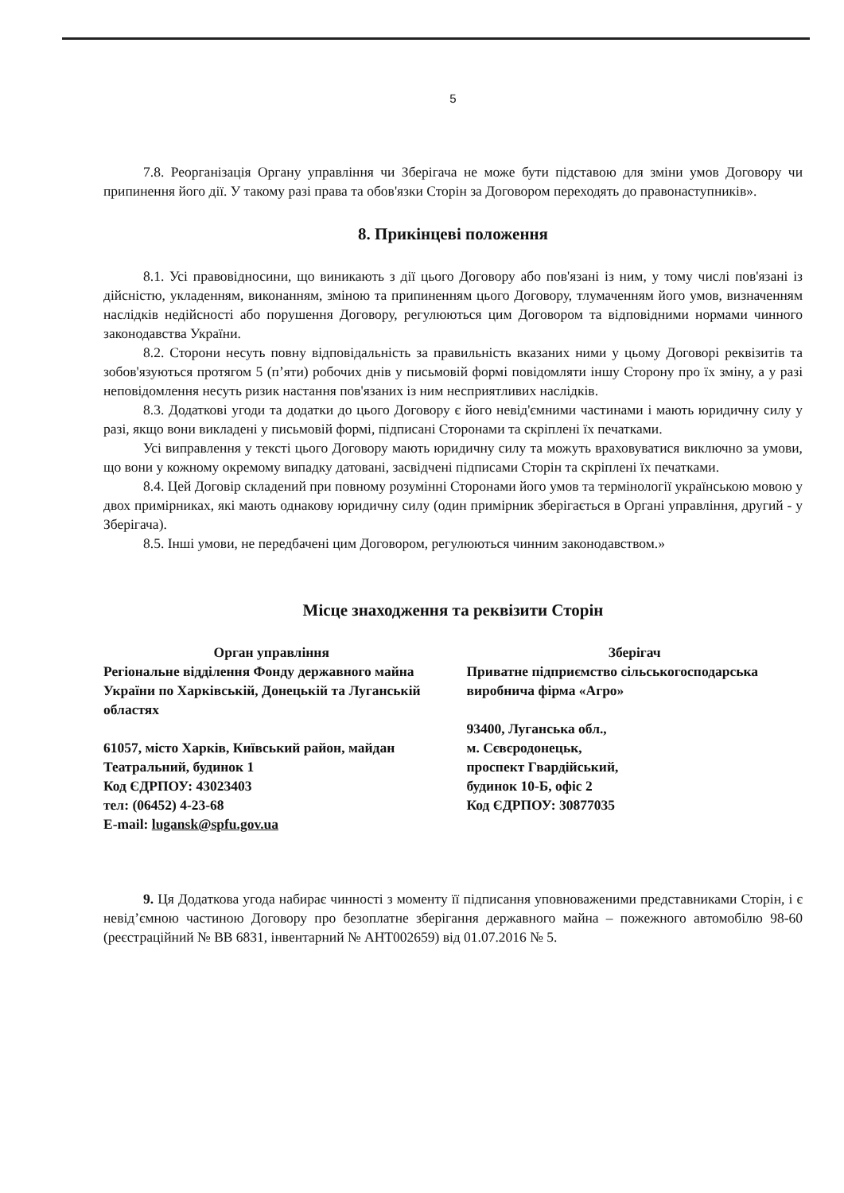5
7.8. Реорганізація Органу управління чи Зберігача не може бути підставою для зміни умов Договору чи припинення його дії. У такому разі права та обов'язки Сторін за Договором переходять до правонаступників».
8. Прикінцеві положення
8.1. Усі правовідносини, що виникають з дії цього Договору або пов'язані із ним, у тому числі пов'язані із дійсністю, укладенням, виконанням, зміною та припиненням цього Договору, тлумаченням його умов, визначенням наслідків недійсності або порушення Договору, регулюються цим Договором та відповідними нормами чинного законодавства України.
8.2. Сторони несуть повну відповідальність за правильність вказаних ними у цьому Договорі реквізитів та зобов'язуються протягом 5 (п’яти) робочих днів у письмовій формі повідомляти іншу Сторону про їх зміну, а у разі неповідомлення несуть ризик настання пов'язаних із ним несприятливих наслідків.
8.3. Додаткові угоди та додатки до цього Договору є його невід'ємними частинами і мають юридичну силу у разі, якщо вони викладені у письмовій формі, підписані Сторонами та скріплені їх печатками.
Усі виправлення у тексті цього Договору мають юридичну силу та можуть враховуватися виключно за умови, що вони у кожному окремому випадку датовані, засвідчені підписами Сторін та скріплені їх печатками.
8.4. Цей Договір складений при повному розумінні Сторонами його умов та термінології українською мовою у двох примірниках, які мають однакову юридичну силу (один примірник зберігається в Органі управління, другий - у Зберігача).
8.5. Інші умови, не передбачені цим Договором, регулюються чинним законодавством.»
Місце знаходження та реквізити Сторін
Орган управління
Регіональне відділення Фонду державного майна України по Харківській, Донецькій та Луганській областях
61057, місто Харків, Київський район, майдан Театральний, будинок 1
Код ЄДРПОУ: 43023403
тел: (06452) 4-23-68
E-mail: lugansk@spfu.gov.ua
Зберігач
Приватне підприємство сільськогосподарська виробнича фірма «Агро»
93400, Луганська обл.,
м. Сєвєродонецьк,
проспект Гвардійський,
будинок 10-Б, офіс 2
Код ЄДРПОУ: 30877035
9. Ця Додаткова угода набирає чинності з моменту її підписання уповноваженими представниками Сторін, і є невід’ємною частиною Договору про безоплатне зберігання державного майна – пожежного автомобілю 98-60 (реєстраційний № ВВ 6831, інвентарний № АНТ002659) від 01.07.2016 № 5.